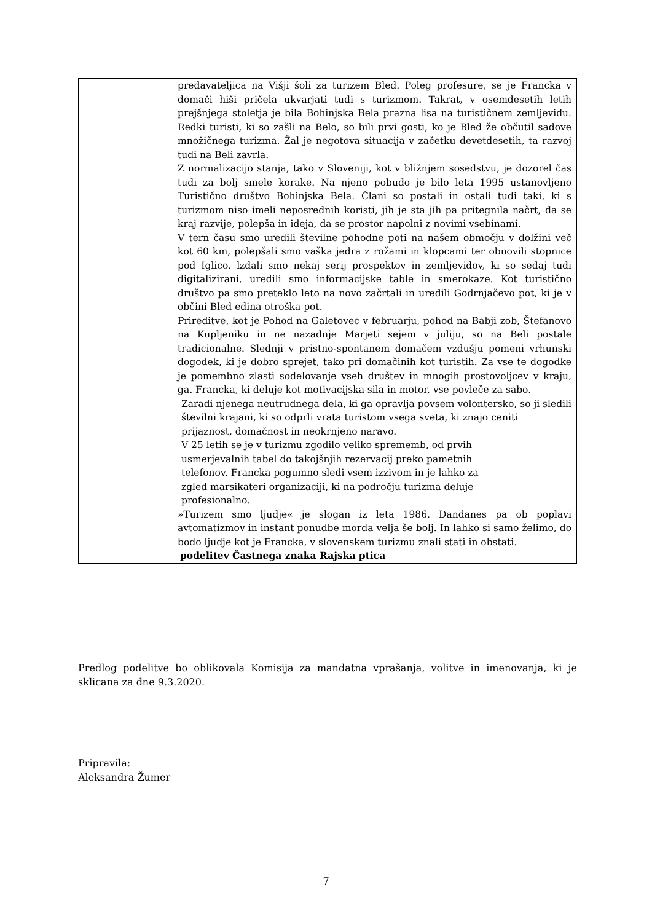| | predavateljica na Višji šoli za turizem Bled. Poleg profesure, se je Francka v domači hiši pričela ukvarjati tudi s turizmom. Takrat, v osemdesetih letih prejšnjega stoletja je bila Bohinjska Bela prazna lisa na turističnem zemljevidu. Redki turisti, ki so zašli na Belo, so bili prvi gosti, ko je Bled že občutil sadove množičnega turizma. Žal je negotova situacija v začetku devetdesetih, ta razvoj tudi na Beli zavrla. Z normalizacijo stanja, tako v Sloveniji, kot v bližnjem sosedstvu, je dozorel čas tudi za bolj smele korake. Na njeno pobudo je bilo leta 1995 ustanovljeno Turistično društvo Bohinjska Bela. Člani so postali in ostali tudi taki, ki s turizmom niso imeli neposrednih koristi, jih je sta jih pa pritegnila načrt, da se kraj razvije, polepša in ideja, da se prostor napolni z novimi vsebinami. V tern času smo uredili številne pohodne poti na našem območju v dolžini več kot 60 km, polepšali smo vaška jedra z rožami in klopcami ter obnovili stopnice pod Iglico. lzdali smo nekaj serij prospektov in zemljevidov, ki so sedaj tudi digitalizirani, uredili smo informacijske table in smerokaze. Kot turistično društvo pa smo preteklo leto na novo začrtali in uredili Godrnjačevo pot, ki je v občini Bled edina otroška pot. Prireditve, kot je Pohod na Galetovec v februarju, pohod na Babji zob, Štefanovo na Kupljeniku in ne nazadnje Marjeti sejem v juliju, so na Beli postale tradicionalne. Slednji v pristno-spontanem domačem vzdušju pomeni vrhunski dogodek, ki je dobro sprejet, tako pri domačinih kot turistih. Za vse te dogodke je pomembno zlasti sodelovanje vseh društev in mnogih prostovoljcev v kraju, ga. Francka, ki deluje kot motivacijska sila in motor, vse povleče za sabo. Zaradi njenega neutrudnega dela, ki ga opravlja povsem volontersko, so ji sledili številni krajani, ki so odprli vrata turistom vsega sveta, ki znajo ceniti prijaznost, domačnost in neokrnjeno naravo. V 25 letih se je v turizmu zgodilo veliko sprememb, od prvih usmerjevalnih tabel do takojšnjih rezervacij preko pametnih telefonov. Francka pogumno sledi vsem izzivom in je lahko za zgled marsikateri organizaciji, ki na področju turizma deluje profesionalno. »Turizem smo ljudje« je slogan iz leta 1986. Dandanes pa ob poplavi avtomatizmov in instant ponudbe morda velja še bolj. In lahko si samo želimo, do bodo ljudje kot je Francka, v slovenskem turizmu znali stati in obstati. podelitev Častnega znaka Rajska ptica |
Predlog podelitve bo oblikovala Komisija za mandatna vprašanja, volitve in imenovanja, ki je sklicana za dne 9.3.2020.
Pripravila:
Aleksandra Žumer
7